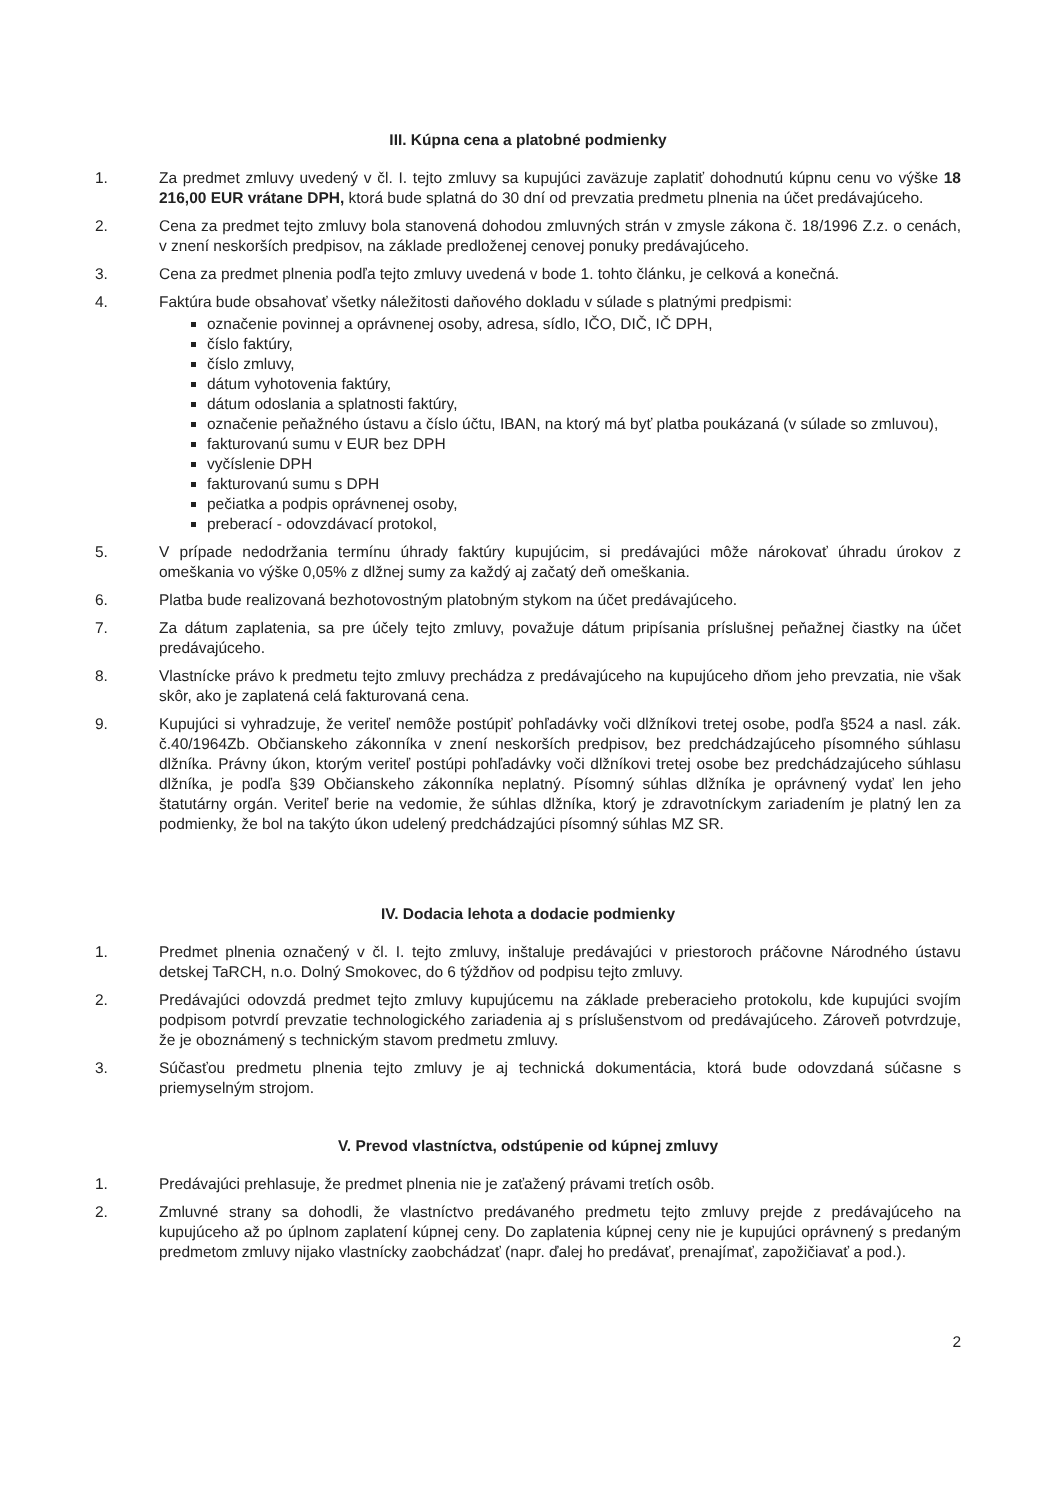III. Kúpna cena a platobné podmienky
1. Za predmet zmluvy uvedený v čl. I. tejto zmluvy sa kupujúci zaväzuje zaplatiť dohodnutú kúpnu cenu vo výške 18 216,00 EUR vrátane DPH, ktorá bude splatná do 30 dní od prevzatia predmetu plnenia na účet predávajúceho.
2. Cena za predmet tejto zmluvy bola stanovená dohodou zmluvných strán v zmysle zákona č. 18/1996 Z.z. o cenách, v znení neskorších predpisov, na základe predloženej cenovej ponuky predávajúceho.
3. Cena za predmet plnenia podľa tejto zmluvy uvedená v bode 1. tohto článku, je celková a konečná.
4. Faktúra bude obsahovať všetky náležitosti daňového dokladu v súlade s platnými predpismi:
označenie povinnej a oprávnenej osoby, adresa, sídlo, IČO, DIČ, IČ DPH,
číslo faktúry,
číslo zmluvy,
dátum vyhotovenia faktúry,
dátum odoslania a splatnosti faktúry,
označenie peňažného ústavu a číslo účtu, IBAN, na ktorý má byť platba poukázaná (v súlade so zmluvou),
fakturovanú sumu v EUR bez DPH
vyčíslenie DPH
fakturovanú sumu s DPH
pečiatka a podpis oprávnenej osoby,
preberací - odovzdávací protokol,
5. V prípade nedodržania termínu úhrady faktúry kupujúcim, si predávajúci môže nárokovať úhradu úrokov z omeškania vo výške 0,05% z dlžnej sumy za každý aj začatý deň omeškania.
6. Platba bude realizovaná bezhotovostným platobným stykom na účet predávajúceho.
7. Za dátum zaplatenia, sa pre účely tejto zmluvy, považuje dátum pripísania príslušnej peňažnej čiastky na účet predávajúceho.
8. Vlastnícke právo k predmetu tejto zmluvy prechádza z predávajúceho na kupujúceho dňom jeho prevzatia, nie však skôr, ako je zaplatená celá fakturovaná cena.
9. Kupujúci si vyhradzuje, že veriteľ nemôže postúpiť pohľadávky voči dlžníkovi tretej osobe, podľa §524 a nasl. zák. č.40/1964Zb. Občianskeho zákonníka v znení neskorších predpisov, bez predchádzajúceho písomného súhlasu dlžníka. Právny úkon, ktorým veriteľ postúpi pohľadávky voči dlžníkovi tretej osobe bez predchádzajúceho súhlasu dlžníka, je podľa §39 Občianskeho zákonníka neplatný. Písomný súhlas dlžníka je oprávnený vydať len jeho štatutárny orgán. Veriteľ berie na vedomie, že súhlas dlžníka, ktorý je zdravotníckym zariadením je platný len za podmienky, že bol na takýto úkon udelený predchádzajúci písomný súhlas MZ SR.
IV. Dodacia lehota a dodacie podmienky
1. Predmet plnenia označený v čl. I. tejto zmluvy, inštaluje predávajúci v priestoroch práčovne Národného ústavu detskej TaRCH, n.o. Dolný Smokovec, do 6 týždňov od podpisu tejto zmluvy.
2. Predávajúci odovzdá predmet tejto zmluvy kupujúcemu na základe preberacieho protokolu, kde kupujúci svojím podpisom potvrdí prevzatie technologického zariadenia aj s príslušenstvom od predávajúceho. Zároveň potvrdzuje, že je oboznámený s technickým stavom predmetu zmluvy.
3. Súčasťou predmetu plnenia tejto zmluvy je aj technická dokumentácia, ktorá bude odovzdaná súčasne s priemyselným strojom.
V. Prevod vlastníctva, odstúpenie od kúpnej zmluvy
1. Predávajúci prehlasuje, že predmet plnenia nie je zaťažený právami tretích osôb.
2. Zmluvné strany sa dohodli, že vlastníctvo predávaného predmetu tejto zmluvy prejde z predávajúceho na kupujúceho až po úplnom zaplatení kúpnej ceny. Do zaplatenia kúpnej ceny nie je kupujúci oprávnený s predaným predmetom zmluvy nijako vlastnícky zaobchádzať (napr. ďalej ho predávať, prenajímať, zapožičiavať a pod.).
2